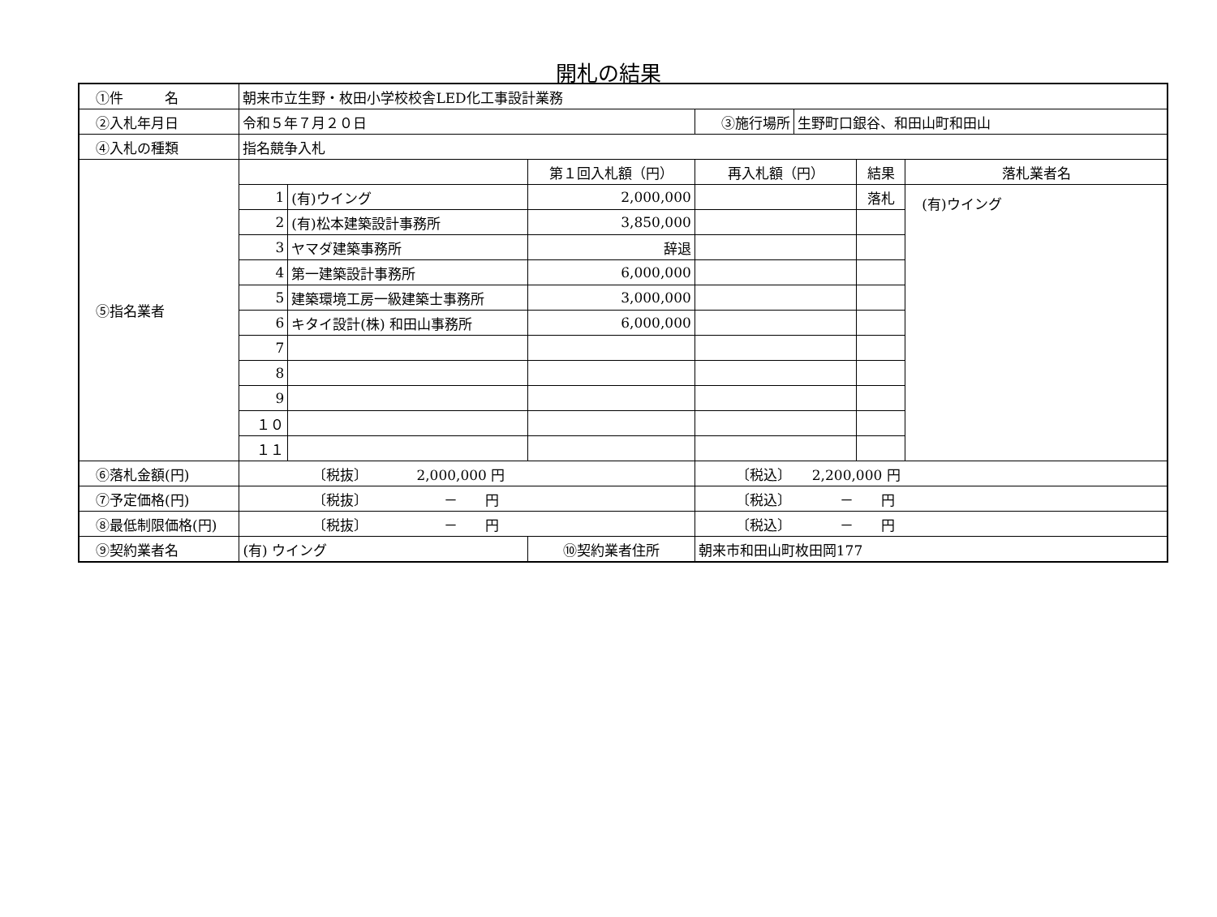開札の結果
| ①件 名 | 朝来市立生野・枚田小学校校舎LED化工事設計業務 | | | | | |
| ②入札年月日 | 令和５年７月２０日 | | | / ③施行場所 / 生野町口銀谷、和田山町和田山 / | | |
| ④入札の種類 | 指名競争入札 | | | | | |
| ⑤指名業者 | | | 第１回入札額（円） | 再入札額（円） | 結果 | 落札業者名 |
| | 1 | (有)ウイング | 2,000,000 | | 落札 | (有)ウイング |
| | 2 | (有)松本建築設計事務所 | 3,850,000 | | | |
| | 3 | ヤマダ建築事務所 | 辞退 | | | |
| | 4 | 第一建築設計事務所 | 6,000,000 | | | |
| | 5 | 建築環境工房一級建築士事務所 | 3,000,000 | | | |
| | 6 | キタイ設計(株) 和田山事務所 | 6,000,000 | | | |
| | 7 | | | | | |
| | 8 | | | | | |
| | 9 | | | | | |
| | １０ | | | | | |
| | １１ | | | | | |
| ⑥落札金額(円) | 〔税抜〕 2,000,000 円 | | | 〔税込〕 2,200,000 円 | | |
| ⑦予定価格(円) | 〔税抜〕 － 円 | | | 〔税込〕 － 円 | | |
| ⑧最低制限価格(円) | 〔税抜〕 － 円 | | | 〔税込〕 － 円 | | |
| ⑨契約業者名 | (有) ウイング | | ⑩契約業者住所 | 朝来市和田山町枚田岡177 | | |